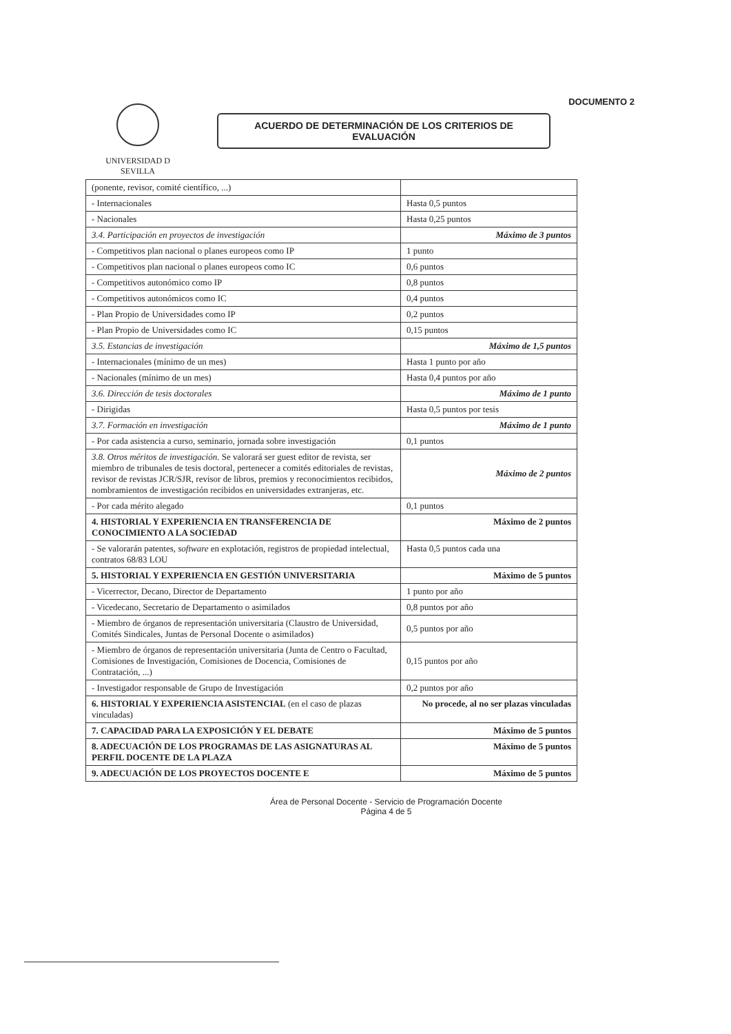DOCUMENTO 2
UNIVERSIDAD D SEVILLA
ACUERDO DE DETERMINACIÓN DE LOS CRITERIOS DE EVALUACIÓN
| (ponente, revisor, comité científico, ...) | |
| - Internacionales | Hasta 0,5 puntos |
| - Nacionales | Hasta 0,25 puntos |
| 3.4. Participación en proyectos de investigación | Máximo de 3 puntos |
| - Competitivos plan nacional o planes europeos como IP | 1 punto |
| - Competitivos plan nacional o planes europeos como IC | 0,6 puntos |
| - Competitivos autonómico como IP | 0,8 puntos |
| - Competitivos autonómicos como IC | 0,4 puntos |
| - Plan Propio de Universidades como IP | 0,2 puntos |
| - Plan Propio de Universidades como IC | 0,15 puntos |
| 3.5. Estancias de investigación | Máximo de 1,5 puntos |
| - Internacionales (mínimo de un mes) | Hasta 1 punto por año |
| - Nacionales (mínimo de un mes) | Hasta 0,4 puntos por año |
| 3.6. Dirección de tesis doctorales | Máximo de 1 punto |
| - Dirigidas | Hasta 0,5 puntos por tesis |
| 3.7. Formación en investigación | Máximo de 1 punto |
| - Por cada asistencia a curso, seminario, jornada sobre investigación | 0,1 puntos |
| 3.8. Otros méritos de investigación. Se valorará ser guest editor de revista, ser miembro de tribunales de tesis doctoral, pertenecer a comités editoriales de revistas, revisor de revistas JCR/SJR, revisor de libros, premios y reconocimientos recibidos, nombramientos de investigación recibidos en universidades extranjeras, etc. | Máximo de 2 puntos |
| - Por cada mérito alegado | 0,1 puntos |
| 4. HISTORIAL Y EXPERIENCIA EN TRANSFERENCIA DE CONOCIMIENTO A LA SOCIEDAD | Máximo de 2 puntos |
| - Se valorarán patentes, software en explotación, registros de propiedad intelectual, contratos 68/83 LOU | Hasta 0,5 puntos cada una |
| 5. HISTORIAL Y EXPERIENCIA EN GESTIÓN UNIVERSITARIA | Máximo de 5 puntos |
| - Vicerrector, Decano, Director de Departamento | 1 punto por año |
| - Vicedecano, Secretario de Departamento o asimilados | 0,8 puntos por año |
| - Miembro de órganos de representación universitaria (Claustro de Universidad, Comités Sindicales, Juntas de Personal Docente o asimilados) | 0,5 puntos por año |
| - Miembro de órganos de representación universitaria (Junta de Centro o Facultad, Comisiones de Investigación, Comisiones de Docencia, Comisiones de Contratación, ...) | 0,15 puntos por año |
| - Investigador responsable de Grupo de Investigación | 0,2 puntos por año |
| 6. HISTORIAL Y EXPERIENCIA ASISTENCIAL (en el caso de plazas vinculadas) | No procede, al no ser plazas vinculadas |
| 7. CAPACIDAD PARA LA EXPOSICIÓN Y EL DEBATE | Máximo de 5 puntos |
| 8. ADECUACIÓN DE LOS PROGRAMAS DE LAS ASIGNATURAS AL PERFIL DOCENTE DE LA PLAZA | Máximo de 5 puntos |
| 9. ADECUACIÓN DE LOS PROYECTOS DOCENTE E | Máximo de 5 puntos |
Área de Personal Docente - Servicio de Programación Docente
Página 4 de 5